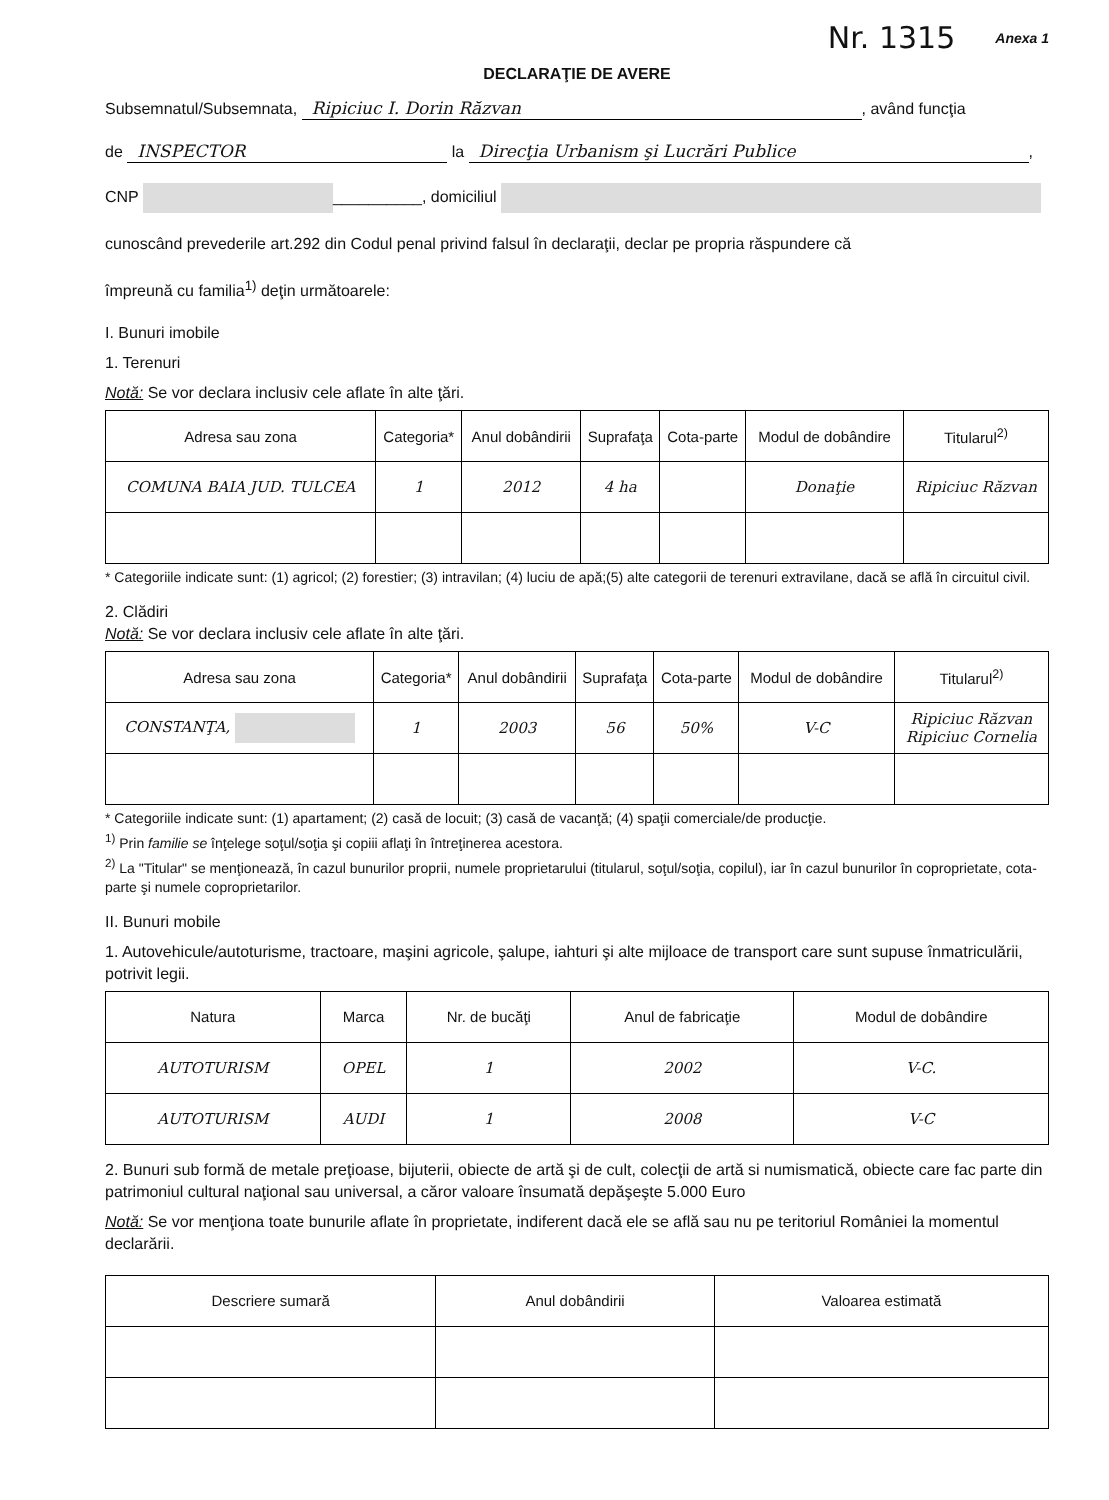Nr. 1315 Anexa 1
DECLARAŢIE DE AVERE
Subsemnatul/Subsemnata, Ripiciuc I. Dorin Răzvan, având funcţia
de INSPECTOR la Direcţia Urbanism şi Lucrări Publice,
CNP __________, domiciliul
cunoscând prevederile art.292 din Codul penal privind falsul în declaraţii, declar pe propria răspundere că
împreună cu familia<sup>1)</sup> deţin următoarele:
I. Bunuri imobile
1. Terenuri
Notă: Se vor declara inclusiv cele aflate în alte ţări.
| Adresa sau zona | Categoria* | Anul dobândirii | Suprafaţa | Cota-parte | Modul de dobândire | Titularul<sup>2)</sup> |
| --- | --- | --- | --- | --- | --- | --- |
| COMUNA BAIA JUD. TULCEA | 1 | 2012 | 4 ha | | Donaţie | Ripiciuc Răzvan |
* Categoriile indicate sunt: (1) agricol; (2) forestier; (3) intravilan; (4) luciu de apă;(5) alte categorii de terenuri extravilane, dacă se află în circuitul civil.
2. Clădiri
Notă: Se vor declara inclusiv cele aflate în alte ţări.
| Adresa sau zona | Categoria* | Anul dobândirii | Suprafaţa | Cota-parte | Modul de dobândire | Titularul<sup>2)</sup> |
| --- | --- | --- | --- | --- | --- | --- |
| CONSTANŢA, | 1 | 2003 | 56 | 50% | V-C | Ripiciuc Răzvan Ripiciuc Cornelia |
* Categoriile indicate sunt: (1) apartament; (2) casă de locuit; (3) casă de vacanţă; (4) spaţii comerciale/de producţie.
<sup>1)</sup> Prin familie se înţelege soţul/soţia şi copiii aflaţi în întreţinerea acestora.
<sup>2)</sup> La "Titular" se menţionează, în cazul bunurilor proprii, numele proprietarului (titularul, soţul/soţia, copilul), iar în cazul bunurilor în coproprietate, cota-parte şi numele coproprietarilor.
II. Bunuri mobile
1. Autovehicule/autoturisme, tractoare, maşini agricole, şalupe, iahturi şi alte mijloace de transport care sunt supuse înmatriculării, potrivit legii.
| Natura | Marca | Nr. de bucăţi | Anul de fabricaţie | Modul de dobândire |
| --- | --- | --- | --- | --- |
| AUTOTURISM | OPEL | 1 | 2002 | V-C. |
| AUTOTURISM | AUDI | 1 | 2008 | V-C |
2. Bunuri sub formă de metale preţioase, bijuterii, obiecte de artă şi de cult, colecţii de artă si numismatică, obiecte care fac parte din patrimoniul cultural naţional sau universal, a căror valoare însumată depăşeşte 5.000 Euro
Notă: Se vor menţiona toate bunurile aflate în proprietate, indiferent dacă ele se află sau nu pe teritoriul României la momentul declarării.
| Descriere sumară | Anul dobândirii | Valoarea estimată |
| --- | --- | --- |